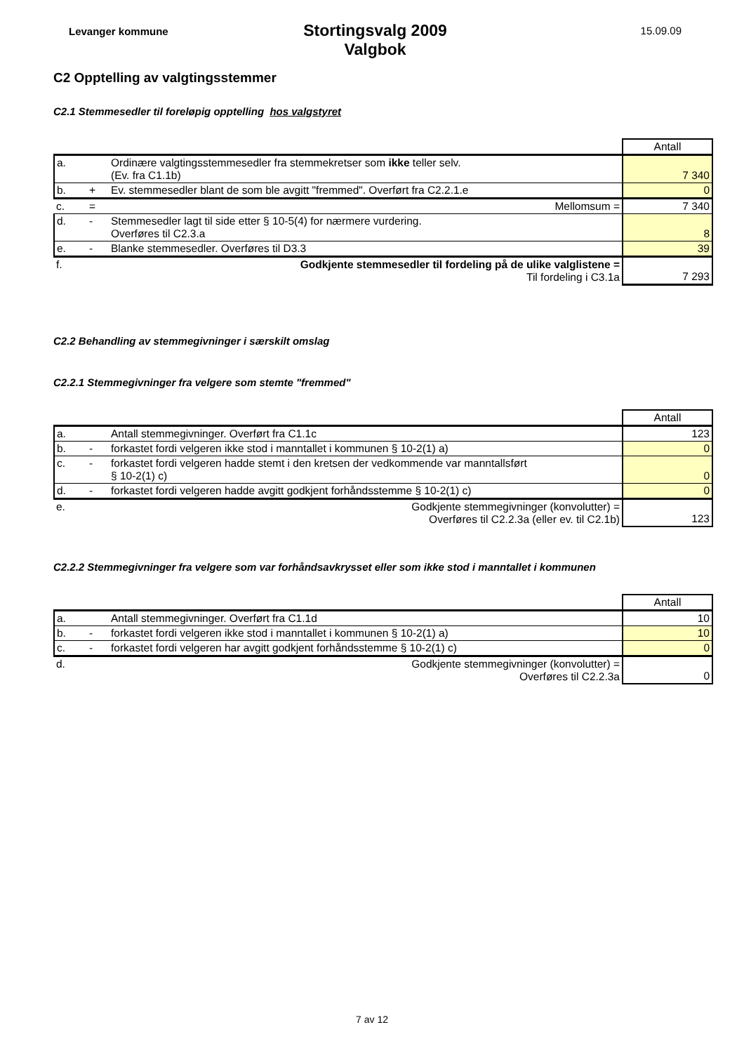Levanger kommune
Stortingsvalg 2009
Valgbok
15.09.09
C2 Opptelling av valgtingsstemmer
C2.1 Stemmesedler til foreløpig opptelling hos valgstyret
| | | | Antall |
| a. | | Ordinære valgtingsstemmesedler fra stemmekretser som ikke teller selv. (Ev. fra C1.1b) | 7 340 |
| b. | + | Ev. stemmesedler blant de som ble avgitt "fremmed". Overført fra C2.2.1.e | 0 |
| c. | = | Mellomsum = | 7 340 |
| d. | - | Stemmesedler lagt til side etter § 10-5(4) for nærmere vurdering. Overføres til C2.3.a | 8 |
| e. | - | Blanke stemmesedler. Overføres til D3.3 | 39 |
| f. | | Godkjente stemmesedler til fordeling på de ulike valglistene = Til fordeling i C3.1a | 7 293 |
C2.2 Behandling av stemmegivninger i særskilt omslag
C2.2.1 Stemmegivninger fra velgere som stemte "fremmed"
| | | | Antall |
| a. | | Antall stemmegivninger. Overført fra C1.1c | 123 |
| b. | - | forkastet fordi velgeren ikke stod i manntallet i kommunen § 10-2(1) a) | 0 |
| c. | - | forkastet fordi velgeren hadde stemt i den kretsen der vedkommende var manntallsført § 10-2(1) c) | 0 |
| d. | - | forkastet fordi velgeren hadde avgitt godkjent forhåndsstemme § 10-2(1) c) | 0 |
| e. | | Godkjente stemmegivninger (konvolutter) = Overføres til C2.2.3a (eller ev. til C2.1b) | 123 |
C2.2.2 Stemmegivninger fra velgere som var forhåndsavkrysset eller som ikke stod i manntallet i kommunen
| | | | Antall |
| a. | | Antall stemmegivninger. Overført fra C1.1d | 10 |
| b. | - | forkastet fordi velgeren ikke stod i manntallet i kommunen § 10-2(1) a) | 10 |
| c. | - | forkastet fordi velgeren har avgitt godkjent forhåndsstemme § 10-2(1) c) | 0 |
| d. | | Godkjente stemmegivninger (konvolutter) = Overføres til C2.2.3a | 0 |
7 av 12